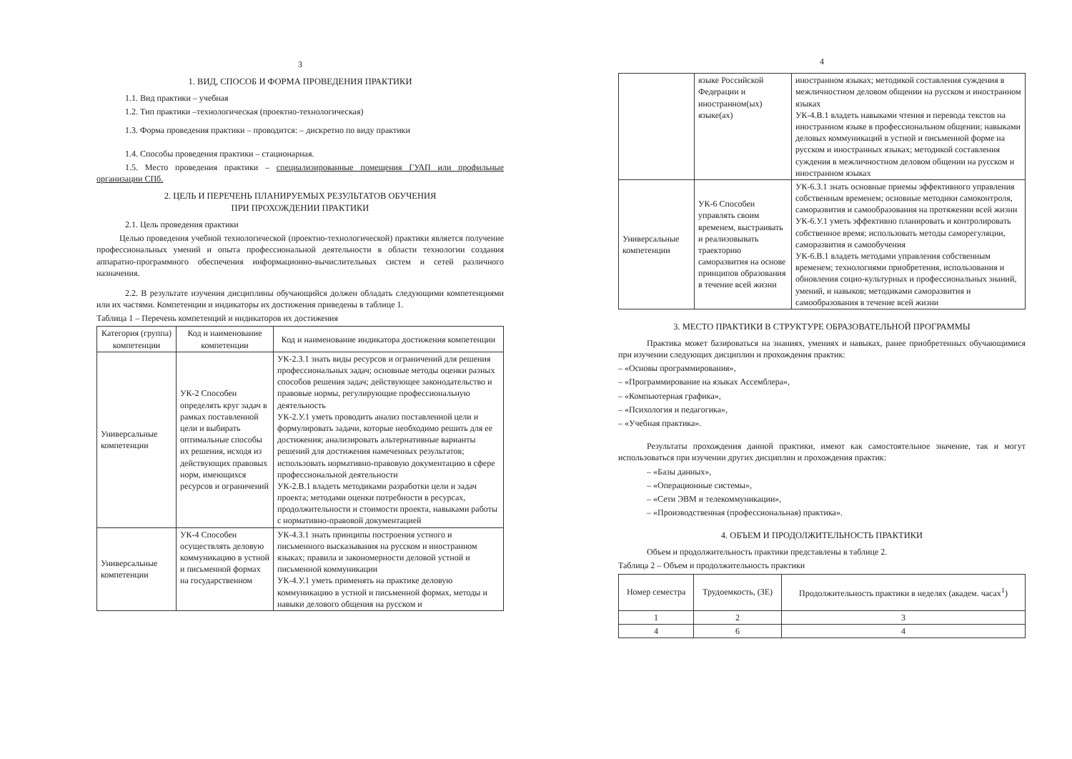3
1. ВИД, СПОСОБ И ФОРМА ПРОВЕДЕНИЯ ПРАКТИКИ
1.1. Вид практики – учебная
1.2. Тип практики –технологическая (проектно-технологическая)
1.3. Форма проведения практики – проводится: – дискретно по виду практики
1.4. Способы проведения практики – стационарная.
1.5. Место проведения практики – специализированные помещения ГУАП или профильные организации СПб.
2. ЦЕЛЬ И ПЕРЕЧЕНЬ ПЛАНИРУЕМЫХ РЕЗУЛЬТАТОВ ОБУЧЕНИЯ
ПРИ ПРОХОЖДЕНИИ ПРАКТИКИ
2.1. Цель проведения практики
Целью проведения учебной технологической (проектно-технологической) практики является получение профессиональных умений и опыта профессиональной деятельности в области технологии создания аппаратно-программного обеспечения информационно-вычислительных систем и сетей различного назначения.
2.2. В результате изучения дисциплины обучающийся должен обладать следующими компетенциями или их частями. Компетенции и индикаторы их достижения приведены в таблице 1.
Таблица 1 – Перечень компетенций и индикаторов их достижения
| Категория (группа) компетенции | Код и наименование компетенции | Код и наименование индикатора достижения компетенции |
| --- | --- | --- |
| Универсальные компетенции | УК-2 Способен определять круг задач в рамках поставленной цели и выбирать оптимальные способы их решения, исходя из действующих правовых норм, имеющихся ресурсов и ограничений | УК-2.З.1 знать виды ресурсов и ограничений для решения профессиональных задач; основные методы оценки разных способов решения задач; действующее законодательство и правовые нормы, регулирующие профессиональную деятельность УК-2.У.1 уметь проводить анализ поставленной цели и формулировать задачи, которые необходимо решить для ее достижения; анализировать альтернативные варианты решений для достижения намеченных результатов; использовать нормативно-правовую документацию в сфере профессиональной деятельности УК-2.В.1 владеть методиками разработки цели и задач проекта; методами оценки потребности в ресурсах, продолжительности и стоимости проекта, навыками работы с нормативно-правовой документацией |
| Универсальные компетенции | УК-4 Способен осуществлять деловую коммуникацию в устной и письменной формах на государственном | УК-4.З.1 знать принципы построения устного и письменного высказывания на русском и иностранном языках; правила и закономерности деловой устной и письменной коммуникации УК-4.У.1 уметь применять на практике деловую коммуникацию в устной и письменной формах, методы и навыки делового общения на русском и |
4
| | языке Российской Федерации и иностранном(ых) языке(ах) | иностранном языках; методикой составления суждения в межличностном деловом общении на русском и иностранном языках УК-4.В.1 владеть навыками чтения и перевода текстов на иностранном языке в профессиональном общении; навыками деловых коммуникаций в устной и письменной форме на русском и иностранных языках; методикой составления суждения в межличностном деловом общении на русском и иностранном языках |
| Универсальные компетенции | УК-6 Способен управлять своим временем, выстраивать и реализовывать траекторию саморазвития на основе принципов образования в течение всей жизни | УК-6.З.1 знать основные приемы эффективного управления собственным временем; основные методики самоконтроля, саморазвития и самообразования на протяжении всей жизни УК-6.У.1 уметь эффективно планировать и контролировать собственное время; использовать методы саморегуляции, саморазвития и самообучения УК-6.В.1 владеть методами управления собственным временем; технологиями приобретения, использования и обновления социо-культурных и профессиональных знаний, умений, и навыков; методиками саморазвития и самообразования в течение всей жизни |
3. МЕСТО ПРАКТИКИ В СТРУКТУРЕ ОБРАЗОВАТЕЛЬНОЙ ПРОГРАММЫ
Практика может базироваться на знаниях, умениях и навыках, ранее приобретенных обучающимися при изучении следующих дисциплин и прохождения практик:
– «Основы программирования»,
– «Программирование на языках Ассемблера»,
– «Компьютерная графика»,
– «Психология и педагогика»,
– «Учебная практика».
Результаты прохождения данной практики, имеют как самостоятельное значение, так и могут использоваться при изучении других дисциплин и прохождения практик:
– «Базы данных»,
– «Операционные системы»,
– «Сети ЭВМ и телекоммуникации»,
– «Производственная (профессиональная) практика».
4. ОБЪЕМ И ПРОДОЛЖИТЕЛЬНОСТЬ ПРАКТИКИ
Объем и продолжительность практики представлены в таблице 2.
Таблица 2 – Объем и продолжительность практики
| Номер семестра | Трудоемкость, (ЗЕ) | Продолжительность практики в неделях (академ. часах<sup>1</sup>) |
| --- | --- | --- |
| 1 | 2 | 3 |
| 4 | 6 | 4 |